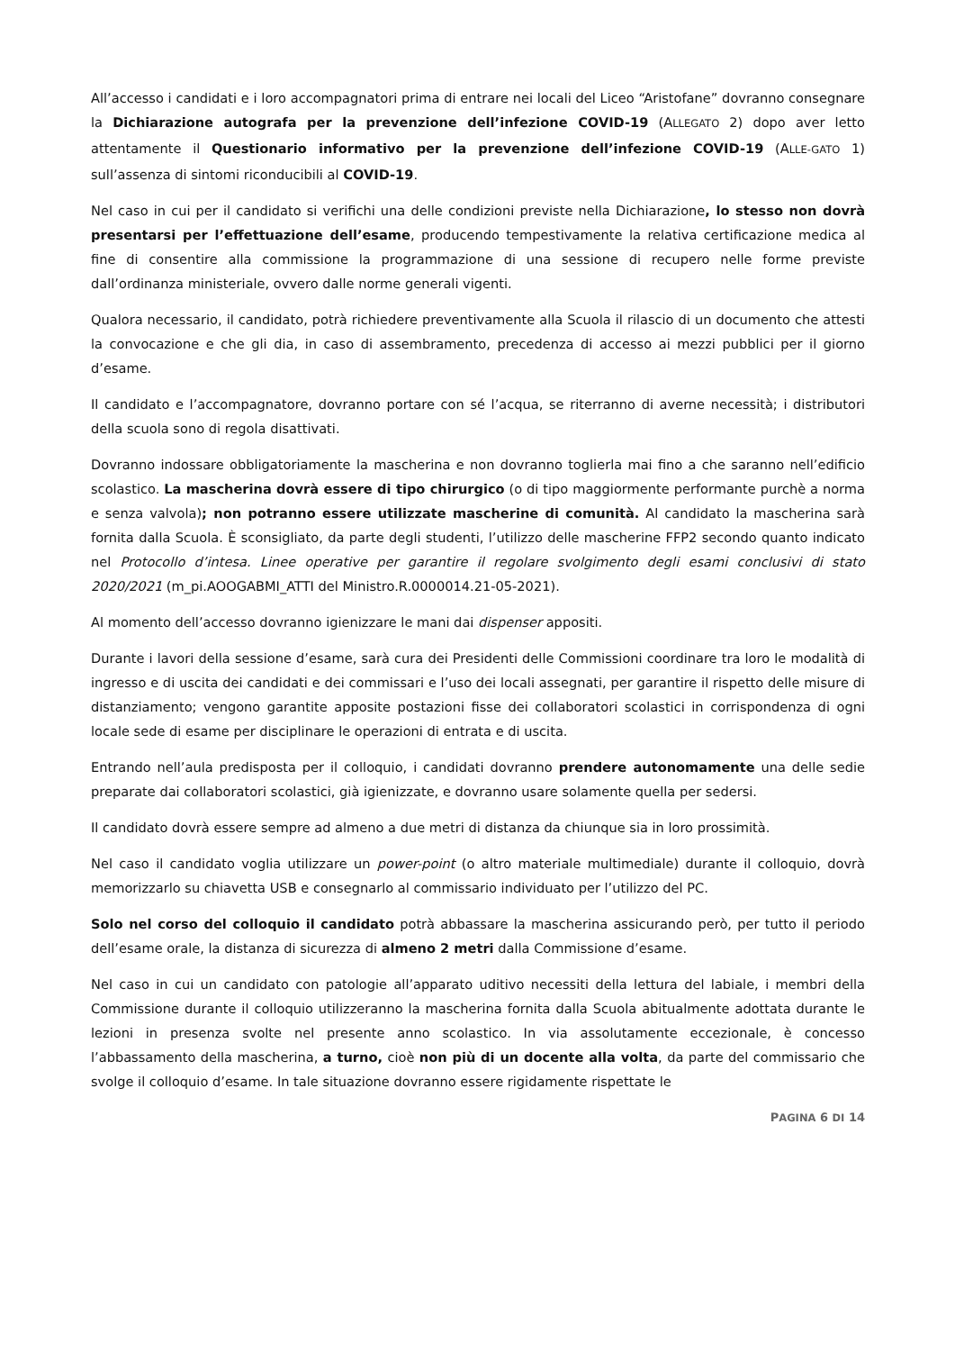All’accesso i candidati e i loro accompagnatori prima di entrare nei locali del Liceo “Aristofane” dovranno consegnare la Dichiarazione autografa per la prevenzione dell’infezione COVID-19 (ALLEGATO 2) dopo aver letto attentamente il Questionario informativo per la prevenzione dell’infezione COVID-19 (ALLE-GATO 1) sull’assenza di sintomi riconducibili al COVID-19.
Nel caso in cui per il candidato si verifichi una delle condizioni previste nella Dichiarazione, lo stesso non dovrà presentarsi per l’effettuazione dell’esame, producendo tempestivamente la relativa certificazione medica al fine di consentire alla commissione la programmazione di una sessione di recupero nelle forme previste dall’ordinanza ministeriale, ovvero dalle norme generali vigenti.
Qualora necessario, il candidato, potrà richiedere preventivamente alla Scuola il rilascio di un documento che attesti la convocazione e che gli dia, in caso di assembramento, precedenza di accesso ai mezzi pubblici per il giorno d’esame.
Il candidato e l’accompagnatore, dovranno portare con sé l’acqua, se riterranno di averne necessità; i distributori della scuola sono di regola disattivati.
Dovranno indossare obbligatoriamente la mascherina e non dovranno toglierla mai fino a che saranno nell’edificio scolastico. La mascherina dovrà essere di tipo chirurgico (o di tipo maggiormente performante purchè a norma e senza valvola); non potranno essere utilizzate mascherine di comunità. Al candidato la mascherina sarà fornita dalla Scuola. È sconsigliato, da parte degli studenti, l’utilizzo delle mascherine FFP2 secondo quanto indicato nel Protocollo d’intesa. Linee operative per garantire il regolare svolgimento degli esami conclusivi di stato 2020/2021 (m_pi.AOOGABMI_ATTI del Ministro.R.0000014.21-05-2021).
Al momento dell’accesso dovranno igienizzare le mani dai dispenser appositi.
Durante i lavori della sessione d’esame, sarà cura dei Presidenti delle Commissioni coordinare tra loro le modalità di ingresso e di uscita dei candidati e dei commissari e l’uso dei locali assegnati, per garantire il rispetto delle misure di distanziamento; vengono garantite apposite postazioni fisse dei collaboratori scolastici in corrispondenza di ogni locale sede di esame per disciplinare le operazioni di entrata e di uscita.
Entrando nell’aula predisposta per il colloquio, i candidati dovranno prendere autonomamente una delle sedie preparate dai collaboratori scolastici, già igienizzate, e dovranno usare solamente quella per sedersi.
Il candidato dovrà essere sempre ad almeno a due metri di distanza da chiunque sia in loro prossimità.
Nel caso il candidato voglia utilizzare un power-point (o altro materiale multimediale) durante il colloquio, dovrà memorizzarlo su chiavetta USB e consegnarlo al commissario individuato per l’utilizzo del PC.
Solo nel corso del colloquio il candidato potrà abbassare la mascherina assicurando però, per tutto il periodo dell’esame orale, la distanza di sicurezza di almeno 2 metri dalla Commissione d’esame.
Nel caso in cui un candidato con patologie all’apparato uditivo necessiti della lettura del labiale, i membri della Commissione durante il colloquio utilizzeranno la mascherina fornita dalla Scuola abitualmente adottata durante le lezioni in presenza svolte nel presente anno scolastico. In via assolutamente eccezionale, è concesso l’abbassamento della mascherina, a turno, cioè non più di un docente alla volta, da parte del commissario che svolge il colloquio d’esame. In tale situazione dovranno essere rigidamente rispettate le
PAGINA 6 DI 14